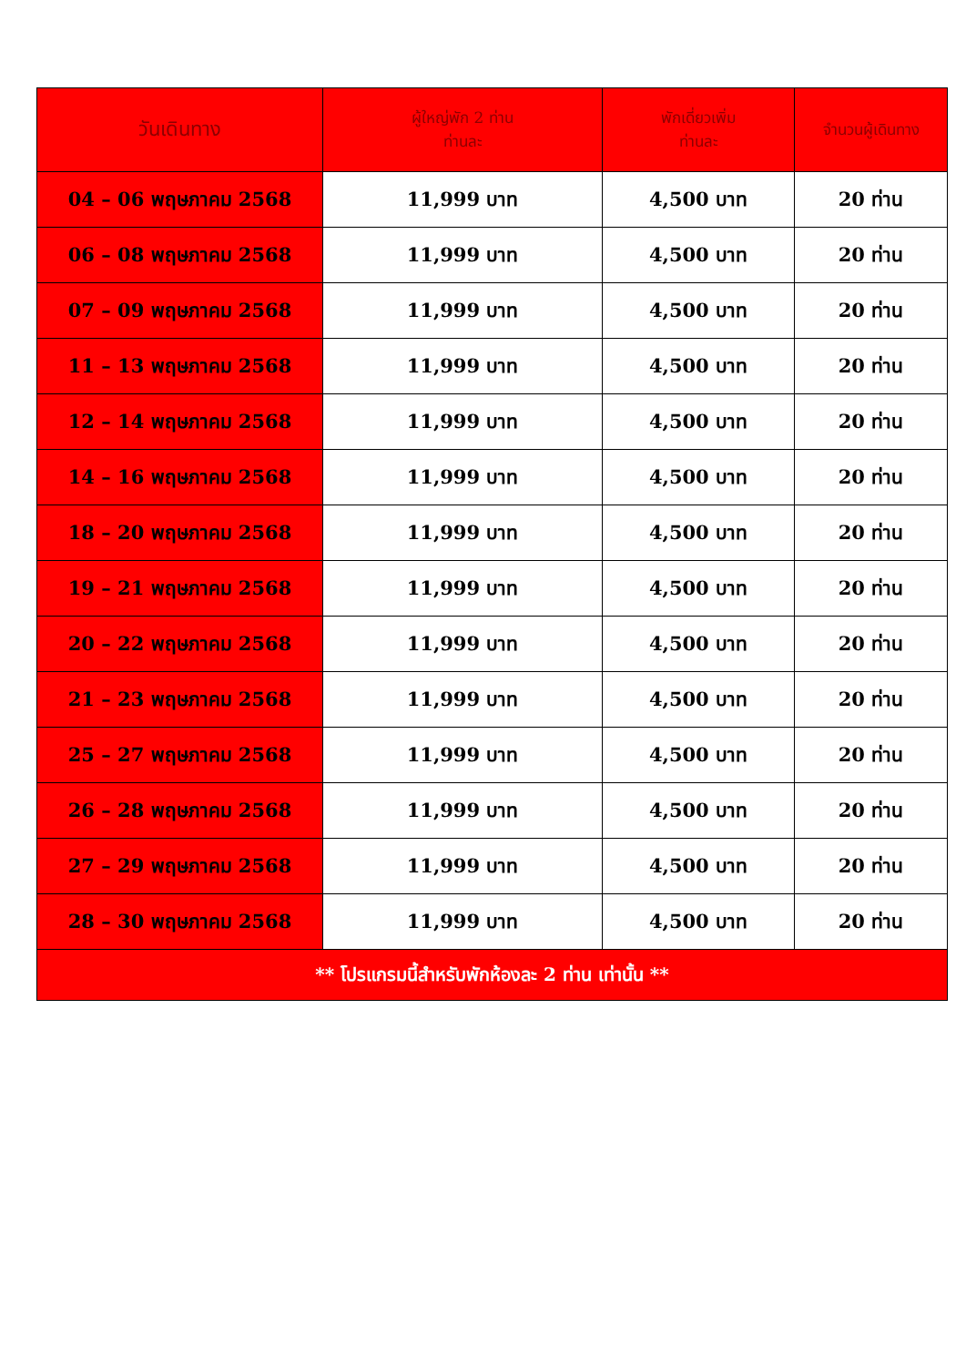| วันเดินทาง | ผู้ใหญ่พัก 2 ท่าน ท่านละ | พักเดี่ยวเพิ่ม ท่านละ | จำนวนผู้เดินทาง |
| --- | --- | --- | --- |
| 04 – 06 พฤษภาคม 2568 | 11,999 บาท | 4,500 บาท | 20 ท่าน |
| 06 – 08 พฤษภาคม 2568 | 11,999 บาท | 4,500 บาท | 20 ท่าน |
| 07 – 09 พฤษภาคม 2568 | 11,999 บาท | 4,500 บาท | 20 ท่าน |
| 11 – 13 พฤษภาคม 2568 | 11,999 บาท | 4,500 บาท | 20 ท่าน |
| 12 – 14 พฤษภาคม 2568 | 11,999 บาท | 4,500 บาท | 20 ท่าน |
| 14 – 16 พฤษภาคม 2568 | 11,999 บาท | 4,500 บาท | 20 ท่าน |
| 18 – 20 พฤษภาคม 2568 | 11,999 บาท | 4,500 บาท | 20 ท่าน |
| 19 – 21 พฤษภาคม 2568 | 11,999 บาท | 4,500 บาท | 20 ท่าน |
| 20 – 22 พฤษภาคม 2568 | 11,999 บาท | 4,500 บาท | 20 ท่าน |
| 21 – 23 พฤษภาคม 2568 | 11,999 บาท | 4,500 บาท | 20 ท่าน |
| 25 – 27 พฤษภาคม 2568 | 11,999 บาท | 4,500 บาท | 20 ท่าน |
| 26 – 28 พฤษภาคม 2568 | 11,999 บาท | 4,500 บาท | 20 ท่าน |
| 27 – 29 พฤษภาคม 2568 | 11,999 บาท | 4,500 บาท | 20 ท่าน |
| 28 – 30 พฤษภาคม 2568 | 11,999 บาท | 4,500 บาท | 20 ท่าน |
| ** โปรแกรมนี้สำหรับพักห้องละ 2 ท่าน เท่านั้น ** | | | |